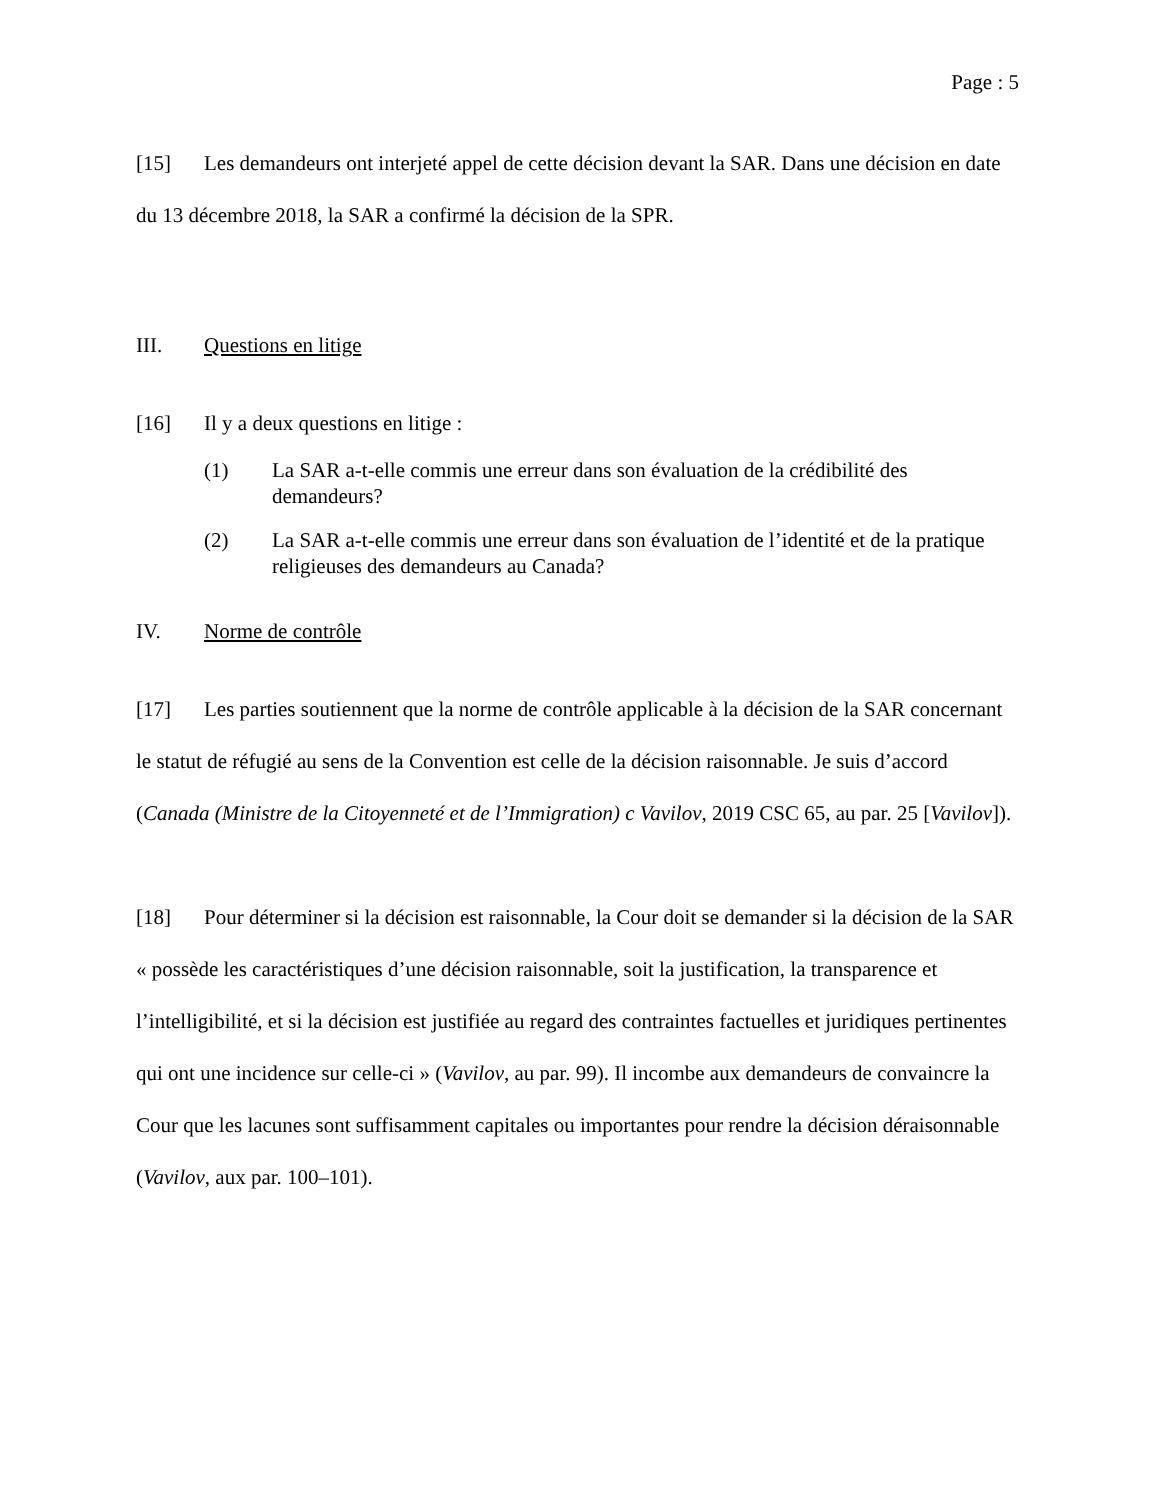Page : 5
[15] Les demandeurs ont interjeté appel de cette décision devant la SAR. Dans une décision en date du 13 décembre 2018, la SAR a confirmé la décision de la SPR.
III. Questions en litige
[16] Il y a deux questions en litige :
(1) La SAR a-t-elle commis une erreur dans son évaluation de la crédibilité des demandeurs?
(2) La SAR a-t-elle commis une erreur dans son évaluation de l’identité et de la pratique religieuses des demandeurs au Canada?
IV. Norme de contrôle
[17] Les parties soutiennent que la norme de contrôle applicable à la décision de la SAR concernant le statut de réfugié au sens de la Convention est celle de la décision raisonnable. Je suis d’accord (Canada (Ministre de la Citoyenneté et de l’Immigration) c Vavilov, 2019 CSC 65, au par. 25 [Vavilov]).
[18] Pour déterminer si la décision est raisonnable, la Cour doit se demander si la décision de la SAR « possède les caractéristiques d’une décision raisonnable, soit la justification, la transparence et l’intelligibilité, et si la décision est justifiée au regard des contraintes factuelles et juridiques pertinentes qui ont une incidence sur celle-ci » (Vavilov, au par. 99). Il incombe aux demandeurs de convaincre la Cour que les lacunes sont suffisamment capitales ou importantes pour rendre la décision déraisonnable (Vavilov, aux par. 100–101).